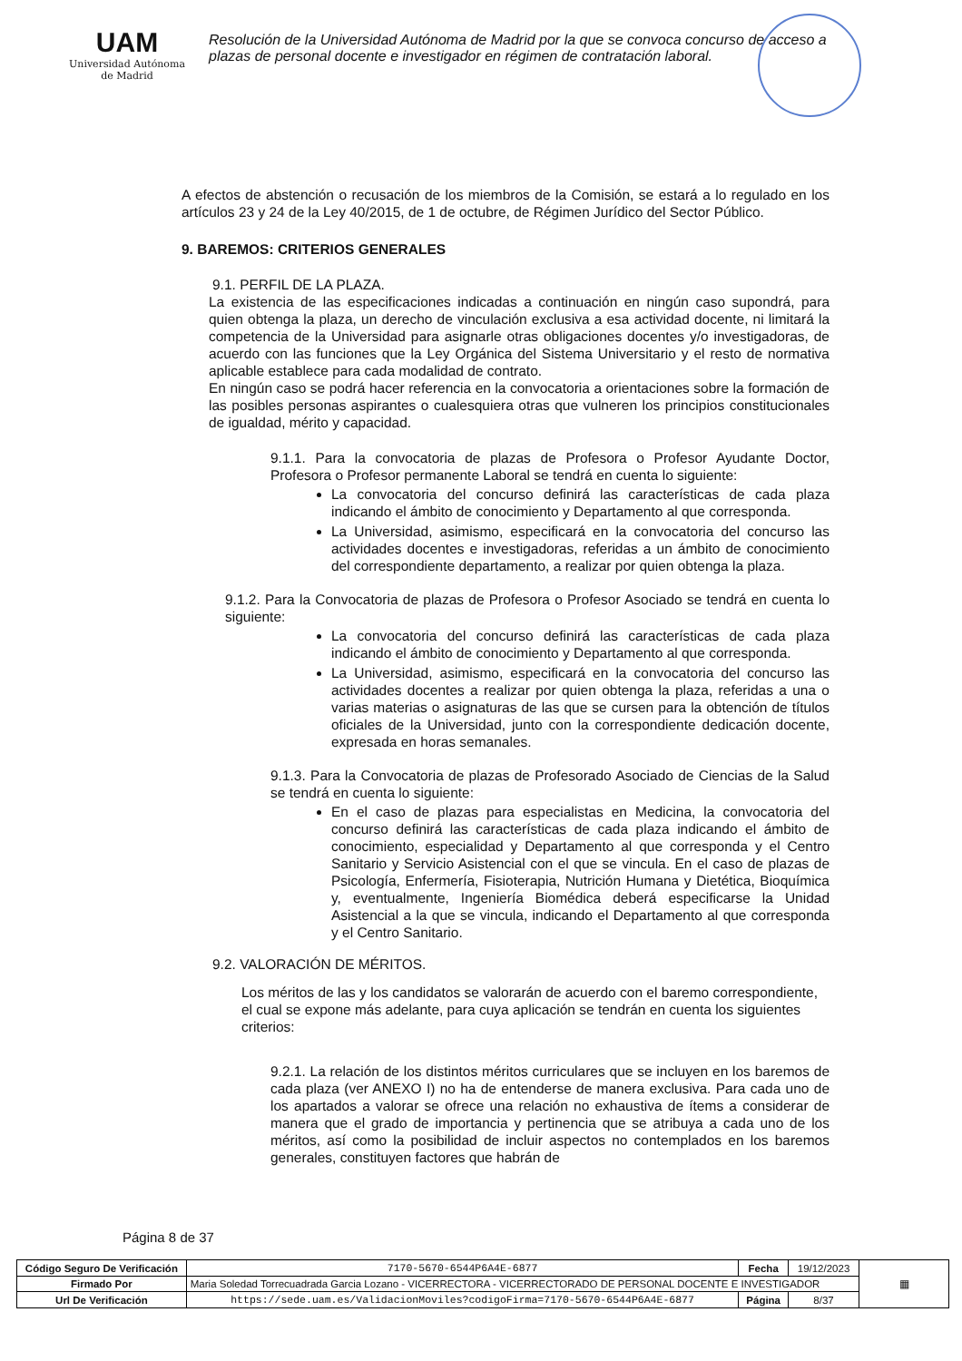UAM
Universidad Autónoma
de Madrid
Resolución de la Universidad Autónoma de Madrid por la que se convoca concurso de acceso a plazas de personal docente e investigador en régimen de contratación laboral.
A efectos de abstención o recusación de los miembros de la Comisión, se estará a lo regulado en los artículos 23 y 24 de la Ley 40/2015, de 1 de octubre, de Régimen Jurídico del Sector Público.
9. BAREMOS: CRITERIOS GENERALES
9.1. PERFIL DE LA PLAZA.
La existencia de las especificaciones indicadas a continuación en ningún caso supondrá, para quien obtenga la plaza, un derecho de vinculación exclusiva a esa actividad docente, ni limitará la competencia de la Universidad para asignarle otras obligaciones docentes y/o investigadoras, de acuerdo con las funciones que la Ley Orgánica del Sistema Universitario y el resto de normativa aplicable establece para cada modalidad de contrato.
En ningún caso se podrá hacer referencia en la convocatoria a orientaciones sobre la formación de las posibles personas aspirantes o cualesquiera otras que vulneren los principios constitucionales de igualdad, mérito y capacidad.
9.1.1. Para la convocatoria de plazas de Profesora o Profesor Ayudante Doctor, Profesora o Profesor permanente Laboral se tendrá en cuenta lo siguiente:
La convocatoria del concurso definirá las características de cada plaza indicando el ámbito de conocimiento y Departamento al que corresponda.
La Universidad, asimismo, especificará en la convocatoria del concurso las actividades docentes e investigadoras, referidas a un ámbito de conocimiento del correspondiente departamento, a realizar por quien obtenga la plaza.
9.1.2. Para la Convocatoria de plazas de Profesora o Profesor Asociado se tendrá en cuenta lo siguiente:
La convocatoria del concurso definirá las características de cada plaza indicando el ámbito de conocimiento y Departamento al que corresponda.
La Universidad, asimismo, especificará en la convocatoria del concurso las actividades docentes a realizar por quien obtenga la plaza, referidas a una o varias materias o asignaturas de las que se cursen para la obtención de títulos oficiales de la Universidad, junto con la correspondiente dedicación docente, expresada en horas semanales.
9.1.3. Para la Convocatoria de plazas de Profesorado Asociado de Ciencias de la Salud se tendrá en cuenta lo siguiente:
En el caso de plazas para especialistas en Medicina, la convocatoria del concurso definirá las características de cada plaza indicando el ámbito de conocimiento, especialidad y Departamento al que corresponda y el Centro Sanitario y Servicio Asistencial con el que se vincula. En el caso de plazas de Psicología, Enfermería, Fisioterapia, Nutrición Humana y Dietética, Bioquímica y, eventualmente, Ingeniería Biomédica deberá especificarse la Unidad Asistencial a la que se vincula, indicando el Departamento al que corresponda y el Centro Sanitario.
9.2. VALORACIÓN DE MÉRITOS.
Los méritos de las y los candidatos se valorarán de acuerdo con el baremo correspondiente, el cual se expone más adelante, para cuya aplicación se tendrán en cuenta los siguientes criterios:
9.2.1. La relación de los distintos méritos curriculares que se incluyen en los baremos de cada plaza (ver ANEXO I) no ha de entenderse de manera exclusiva. Para cada uno de los apartados a valorar se ofrece una relación no exhaustiva de ítems a considerar de manera que el grado de importancia y pertinencia que se atribuya a cada uno de los méritos, así como la posibilidad de incluir aspectos no contemplados en los baremos generales, constituyen factores que habrán de
Página 8 de 37
| Código Seguro De Verificación | 7170-5670-6544P6A4E-6877 | Fecha | 19/12/2023 | ▦ |
| Firmado Por | Maria Soledad Torrecuadrada Garcia Lozano - VICERRECTORA - VICERRECTORADO DE PERSONAL DOCENTE E INVESTIGADOR | | | |
| Url De Verificación | https://sede.uam.es/ValidacionMoviles?codigoFirma=7170-5670-6544P6A4E-6877 | Página | 8/37 | |